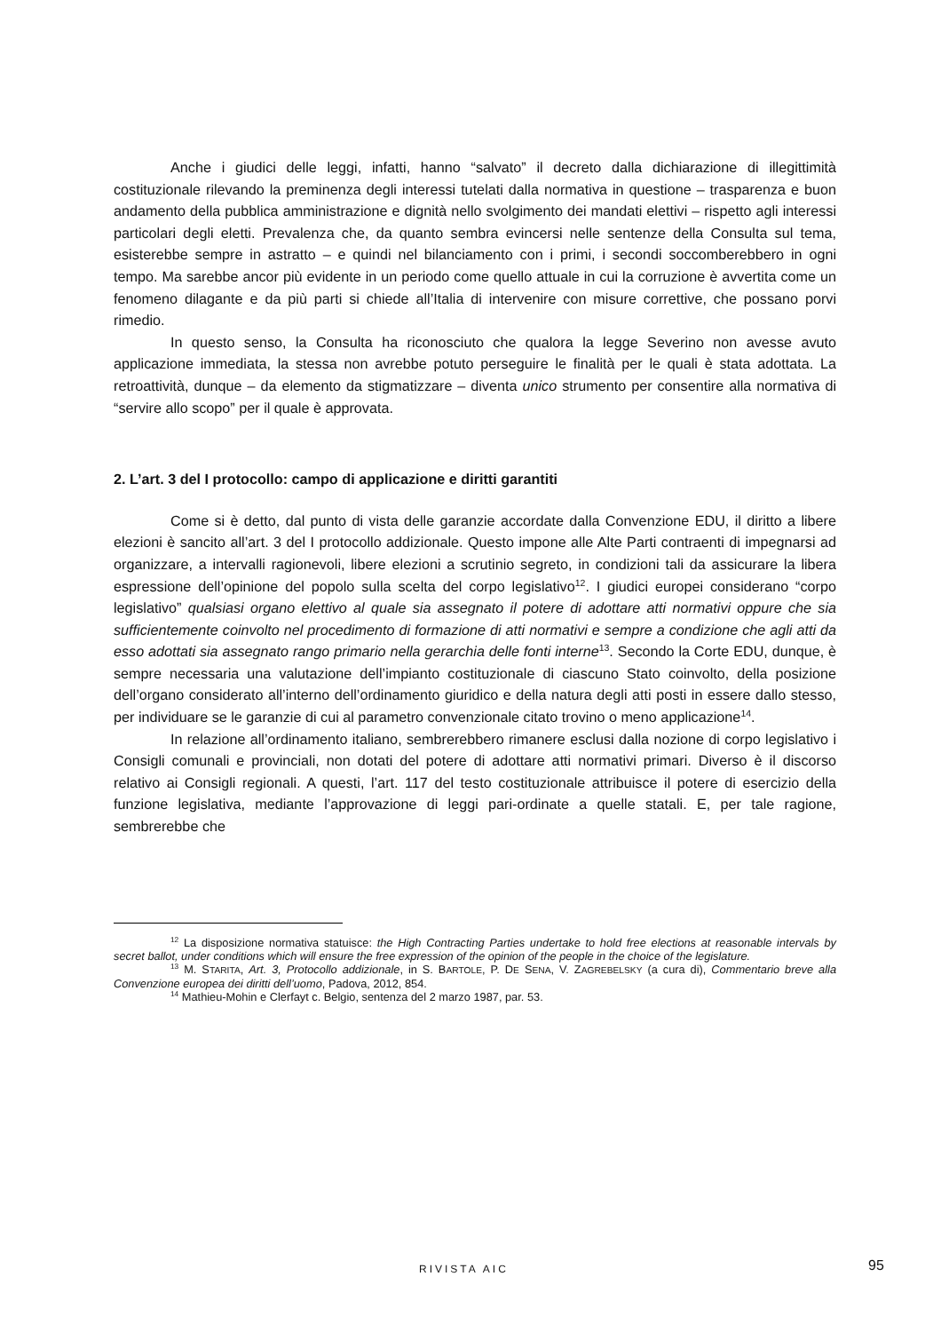Anche i giudici delle leggi, infatti, hanno “salvato” il decreto dalla dichiarazione di illegittimità costituzionale rilevando la preminenza degli interessi tutelati dalla normativa in questione – trasparenza e buon andamento della pubblica amministrazione e dignità nello svolgimento dei mandati elettivi – rispetto agli interessi particolari degli eletti. Prevalenza che, da quanto sembra evincersi nelle sentenze della Consulta sul tema, esisterebbe sempre in astratto – e quindi nel bilanciamento con i primi, i secondi soccomberebbero in ogni tempo. Ma sarebbe ancor più evidente in un periodo come quello attuale in cui la corruzione è avvertita come un fenomeno dilagante e da più parti si chiede all’Italia di intervenire con misure correttive, che possano porvi rimedio.
In questo senso, la Consulta ha riconosciuto che qualora la legge Severino non avesse avuto applicazione immediata, la stessa non avrebbe potuto perseguire le finalità per le quali è stata adottata. La retroattività, dunque – da elemento da stigmatizzare – diventa unico strumento per consentire alla normativa di “servire allo scopo” per il quale è approvata.
2. L’art. 3 del I protocollo: campo di applicazione e diritti garantiti
Come si è detto, dal punto di vista delle garanzie accordate dalla Convenzione EDU, il diritto a libere elezioni è sancito all’art. 3 del I protocollo addizionale. Questo impone alle Alte Parti contraenti di impegnarsi ad organizzare, a intervalli ragionevoli, libere elezioni a scrutinio segreto, in condizioni tali da assicurare la libera espressione dell’opinione del popolo sulla scelta del corpo legislativo<sup>12</sup>. I giudici europei considerano “corpo legislativo” qualsiasi organo elettivo al quale sia assegnato il potere di adottare atti normativi oppure che sia sufficientemente coinvolto nel procedimento di formazione di atti normativi e sempre a condizione che agli atti da esso adottati sia assegnato rango primario nella gerarchia delle fonti interne<sup>13</sup>. Secondo la Corte EDU, dunque, è sempre necessaria una valutazione dell’impianto costituzionale di ciascuno Stato coinvolto, della posizione dell’organo considerato all’interno dell’ordinamento giuridico e della natura degli atti posti in essere dallo stesso, per individuare se le garanzie di cui al parametro convenzionale citato trovino o meno applicazione<sup>14</sup>.
In relazione all’ordinamento italiano, sembrerebbero rimanere esclusi dalla nozione di corpo legislativo i Consigli comunali e provinciali, non dotati del potere di adottare atti normativi primari. Diverso è il discorso relativo ai Consigli regionali. A questi, l’art. 117 del testo costituzionale attribuisce il potere di esercizio della funzione legislativa, mediante l’approvazione di leggi pari-ordinate a quelle statali. E, per tale ragione, sembrerebbe che
<sup>12</sup> La disposizione normativa statuisce: the High Contracting Parties undertake to hold free elections at reasonable intervals by secret ballot, under conditions which will ensure the free expression of the opinion of the people in the choice of the legislature.
<sup>13</sup> M. STARITA, Art. 3, Protocollo addizionale, in S. BARTOLE, P. DE SENA, V. ZAGREBELSKY (a cura di), Commentario breve alla Convenzione europea dei diritti dell’uomo, Padova, 2012, 854.
<sup>14</sup> Mathieu-Mohin e Clerfayt c. Belgio, sentenza del 2 marzo 1987, par. 53.
RIVISTA AIC 95